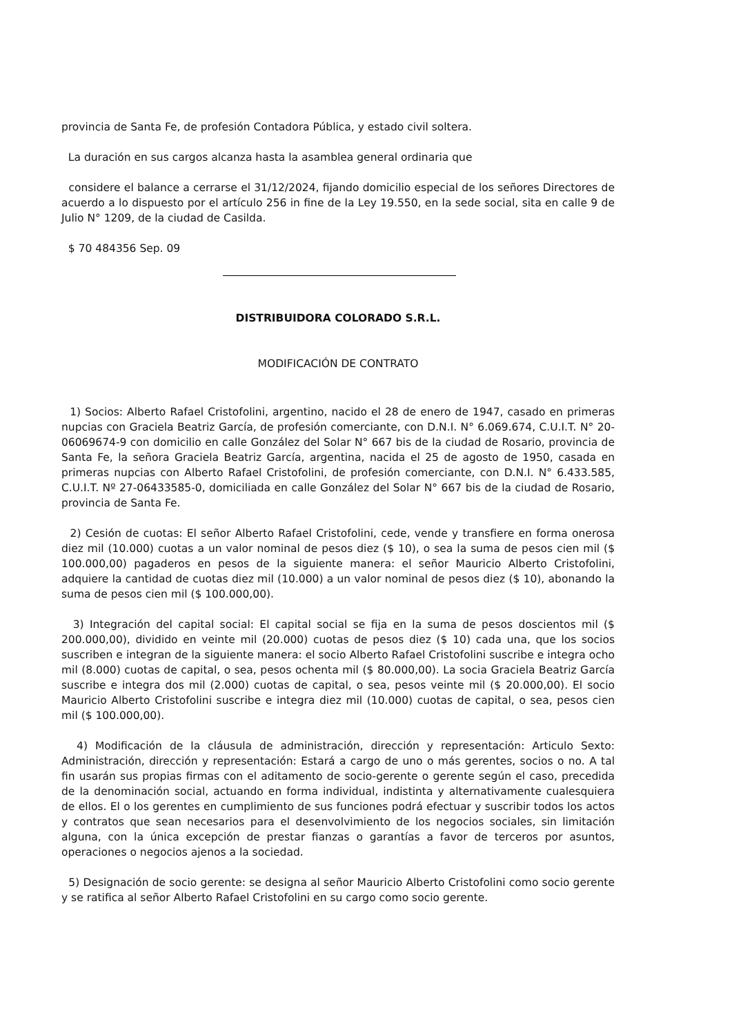provincia de Santa Fe, de profesión Contadora Pública, y estado civil soltera.
La duración en sus cargos alcanza hasta la asamblea general ordinaria que
considere el balance a cerrarse el 31/12/2024, fijando domicilio especial de los señores Directores de acuerdo a lo dispuesto por el artículo 256 in fine de la Ley 19.550, en la sede social, sita en calle 9 de Julio N° 1209, de la ciudad de Casilda.
$ 70 484356 Sep. 09
DISTRIBUIDORA COLORADO S.R.L.
MODIFICACIÓN DE CONTRATO
1) Socios: Alberto Rafael Cristofolini, argentino, nacido el 28 de enero de 1947, casado en primeras nupcias con Graciela Beatriz García, de profesión comerciante, con D.N.I. N° 6.069.674, C.U.I.T. N° 20-06069674-9 con domicilio en calle González del Solar N° 667 bis de la ciudad de Rosario, provincia de Santa Fe, la señora Graciela Beatriz García, argentina, nacida el 25 de agosto de 1950, casada en primeras nupcias con Alberto Rafael Cristofolini, de profesión comerciante, con D.N.I. N° 6.433.585, C.U.I.T. Nº 27-06433585-0, domiciliada en calle González del Solar N° 667 bis de la ciudad de Rosario, provincia de Santa Fe.
2) Cesión de cuotas: El señor Alberto Rafael Cristofolini, cede, vende y transfiere en forma onerosa diez mil (10.000) cuotas a un valor nominal de pesos diez ($ 10), o sea la suma de pesos cien mil ($ 100.000,00) pagaderos en pesos de la siguiente manera: el señor Mauricio Alberto Cristofolini, adquiere la cantidad de cuotas diez mil (10.000) a un valor nominal de pesos diez ($ 10), abonando la suma de pesos cien mil ($ 100.000,00).
3) Integración del capital social: El capital social se fija en la suma de pesos doscientos mil ($ 200.000,00), dividido en veinte mil (20.000) cuotas de pesos diez ($ 10) cada una, que los socios suscriben e integran de la siguiente manera: el socio Alberto Rafael Cristofolini suscribe e integra ocho mil (8.000) cuotas de capital, o sea, pesos ochenta mil ($ 80.000,00). La socia Graciela Beatriz García suscribe e integra dos mil (2.000) cuotas de capital, o sea, pesos veinte mil ($ 20.000,00). El socio Mauricio Alberto Cristofolini suscribe e integra diez mil (10.000) cuotas de capital, o sea, pesos cien mil ($ 100.000,00).
4) Modificación de la cláusula de administración, dirección y representación: Articulo Sexto: Administración, dirección y representación: Estará a cargo de uno o más gerentes, socios o no. A tal fin usarán sus propias firmas con el aditamento de socio-gerente o gerente según el caso, precedida de la denominación social, actuando en forma individual, indistinta y alternativamente cualesquiera de ellos. El o los gerentes en cumplimiento de sus funciones podrá efectuar y suscribir todos los actos y contratos que sean necesarios para el desenvolvimiento de los negocios sociales, sin limitación alguna, con la única excepción de prestar fianzas o garantías a favor de terceros por asuntos, operaciones o negocios ajenos a la sociedad.
5) Designación de socio gerente: se designa al señor Mauricio Alberto Cristofolini como socio gerente y se ratifica al señor Alberto Rafael Cristofolini en su cargo como socio gerente.